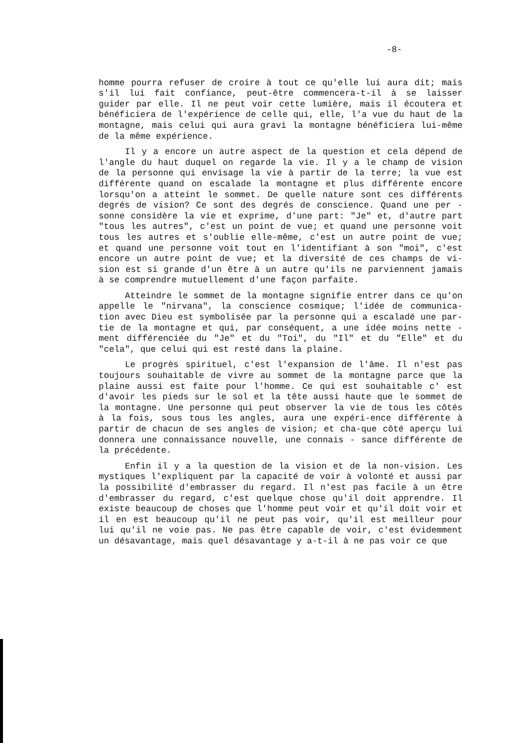-8-
homme pourra refuser de croire à tout ce qu'elle lui aura dit; mais s'il lui fait confiance, peut-être commencera-t-il à se laisser guider par elle. Il ne peut voir cette lumière, mais il écoutera et bénéficiera de l'expérience de celle qui, elle, l'a vue du haut de la montagne, mais celui qui aura gravi la montagne bénéficiera lui-même de la même expérience.
Il y a encore un autre aspect de la question et cela dépend de l'angle du haut duquel on regarde la vie. Il y a le champ de vision de la personne qui envisage la vie à partir de la terre; la vue est différente quand on escalade la montagne et plus différente encore lorsqu'on a atteint le sommet. De quelle nature sont ces différents degrés de vision? Ce sont des degrés de conscience. Quand une per - sonne considère la vie et exprime, d'une part: "Je" et, d'autre part "tous les autres", c'est un point de vue; et quand une personne voit tous les autres et s'oublie elle-même, c'est un autre point de vue; et quand une personne voit tout en l'identifiant à son "moi", c'est encore un autre point de vue; et la diversité de ces champs de vi-sion est si grande d'un être à un autre qu'ils ne parviennent jamais à se comprendre mutuellement d'une façon parfaite.
Atteindre le sommet de la montagne signifie entrer dans ce qu'on appelle le "nirvana", la conscience cosmique; l'idée de communica-tion avec Dieu est symbolisée par la personne qui a escaladé une par-tie de la montagne et qui, par conséquent, a une idée moins nette - ment différenciée du "Je" et du "Toi", du "Il" et du "Elle" et du "cela", que celui qui est resté dans la plaine.
Le progrès spirituel, c'est l'expansion de l'âme. Il n'est pas toujours souhaitable de vivre au sommet de la montagne parce que la plaine aussi est faite pour l'homme. Ce qui est souhaitable c' est d'avoir les pieds sur le sol et la tête aussi haute que le sommet de la montagne. Une personne qui peut observer la vie de tous les côtés à la fois, sous tous les angles, aura une expéri-ence différente à partir de chacun de ses angles de vision; et cha-que côté aperçu lui donnera une connaissance nouvelle, une connais - sance différente de la précédente.
Enfin il y a la question de la vision et de la non-vision. Les mystiques l'expliquent par la capacité de voir à volonté et aussi par la possibilité d'embrasser du regard. Il n'est pas facile à un être d'embrasser du regard, c'est quelque chose qu'il doit apprendre. Il existe beaucoup de choses que l'homme peut voir et qu'il doit voir et il en est beaucoup qu'il ne peut pas voir, qu'il est meilleur pour lui qu'il ne voie pas. Ne pas être capable de voir, c'est évidemment un désavantage, mais quel désavantage y a-t-il à ne pas voir ce que